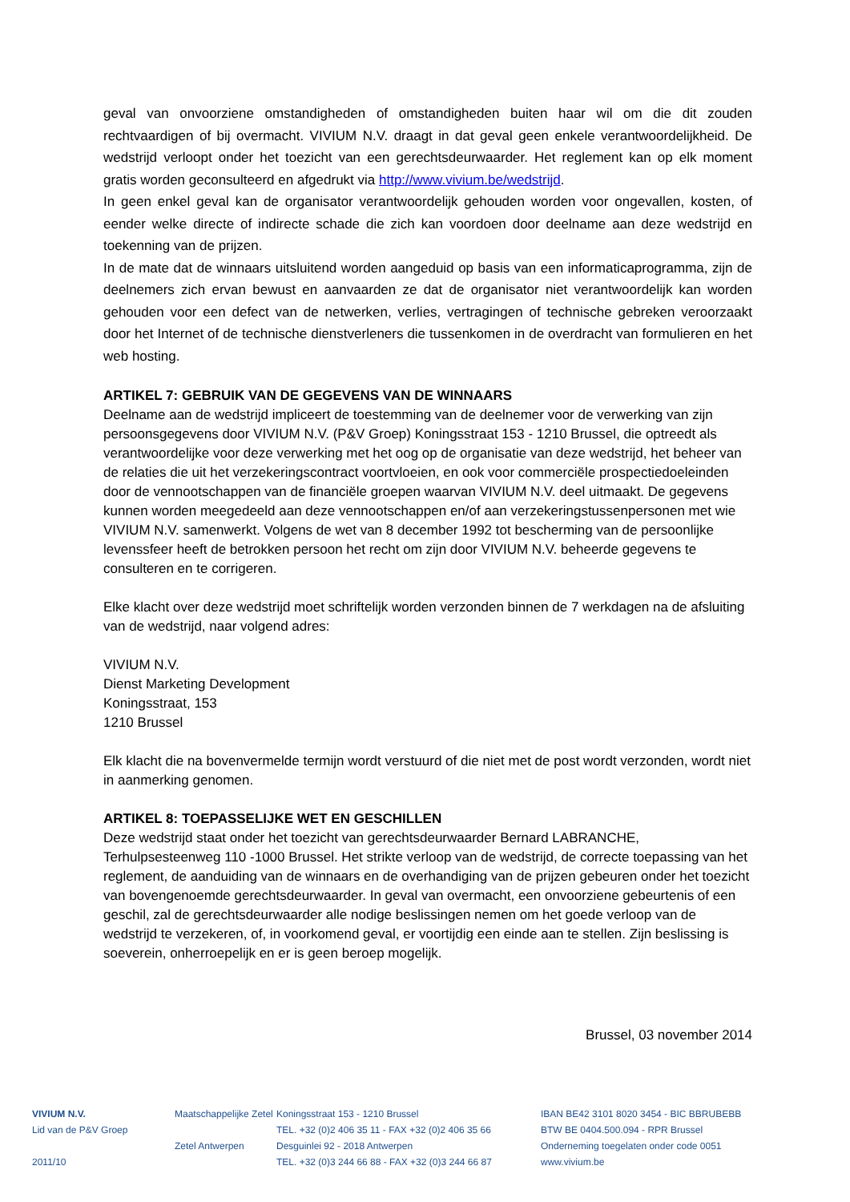geval van onvoorziene omstandigheden of omstandigheden buiten haar wil om die dit zouden rechtvaardigen of bij overmacht. VIVIUM N.V. draagt in dat geval geen enkele verantwoordelijkheid. De wedstrijd verloopt onder het toezicht van een gerechtsdeurwaarder. Het reglement kan op elk moment gratis worden geconsulteerd en afgedrukt via http://www.vivium.be/wedstrijd.
In geen enkel geval kan de organisator verantwoordelijk gehouden worden voor ongevallen, kosten, of eender welke directe of indirecte schade die zich kan voordoen door deelname aan deze wedstrijd en toekenning van de prijzen.
In de mate dat de winnaars uitsluitend worden aangeduid op basis van een informaticaprogramma, zijn de deelnemers zich ervan bewust en aanvaarden ze dat de organisator niet verantwoordelijk kan worden gehouden voor een defect van de netwerken, verlies, vertragingen of technische gebreken veroorzaakt door het Internet of de technische dienstverleners die tussenkomen in de overdracht van formulieren en het web hosting.
ARTIKEL 7: GEBRUIK VAN DE GEGEVENS VAN DE WINNAARS
Deelname aan de wedstrijd impliceert de toestemming van de deelnemer voor de verwerking van zijn persoonsgegevens door VIVIUM N.V. (P&V Groep) Koningsstraat 153 - 1210 Brussel, die optreedt als verantwoordelijke voor deze verwerking met het oog op de organisatie van deze wedstrijd, het beheer van de relaties die uit het verzekeringscontract voortvloeien, en ook voor commerciële prospectiedoeleinden door de vennootschappen van de financiële groepen waarvan VIVIUM N.V. deel uitmaakt. De gegevens kunnen worden meegedeeld aan deze vennootschappen en/of aan verzekeringstussenpersonen met wie VIVIUM N.V. samenwerkt. Volgens de wet van 8 december 1992 tot bescherming van de persoonlijke levenssfeer heeft de betrokken persoon het recht om zijn door VIVIUM N.V. beheerde gegevens te consulteren en te corrigeren.
Elke klacht over deze wedstrijd moet schriftelijk worden verzonden binnen de 7 werkdagen na de afsluiting van de wedstrijd, naar volgend adres:
VIVIUM N.V.
Dienst Marketing Development
Koningsstraat, 153
1210 Brussel
Elk klacht die na bovenvermelde termijn wordt verstuurd of die niet met de post wordt verzonden, wordt niet in aanmerking genomen.
ARTIKEL 8: TOEPASSELIJKE WET EN GESCHILLEN
Deze wedstrijd staat onder het toezicht van gerechtsdeurwaarder Bernard LABRANCHE, Terhulpsesteenweg 110 -1000 Brussel. Het strikte verloop van de wedstrijd, de correcte toepassing van het reglement, de aanduiding van de winnaars en de overhandiging van de prijzen gebeuren onder het toezicht van bovengenoemde gerechtsdeurwaarder. In geval van overmacht, een onvoorziene gebeurtenis of een geschil, zal de gerechtsdeurwaarder alle nodige beslissingen nemen om het goede verloop van de wedstrijd te verzekeren, of, in voorkomend geval, er voortijdig een einde aan te stellen. Zijn beslissing is soeverein, onherroepelijk en er is geen beroep mogelijk.
Brussel, 03 november 2014
VIVIUM N.V.
Lid van de P&V Groep
2011/10
Maatschappelijke Zetel
Zetel Antwerpen
Koningsstraat 153 - 1210 Brussel
TEL. +32 (0)2 406 35 11 - FAX +32 (0)2 406 35 66
Desguinlei 92 - 2018 Antwerpen
TEL. +32 (0)3 244 66 88 - FAX +32 (0)3 244 66 87
IBAN BE42 3101 8020 3454 - BIC BBRUBEBB
BTW BE 0404.500.094 - RPR Brussel
Onderneming toegelaten onder code 0051
www.vivium.be